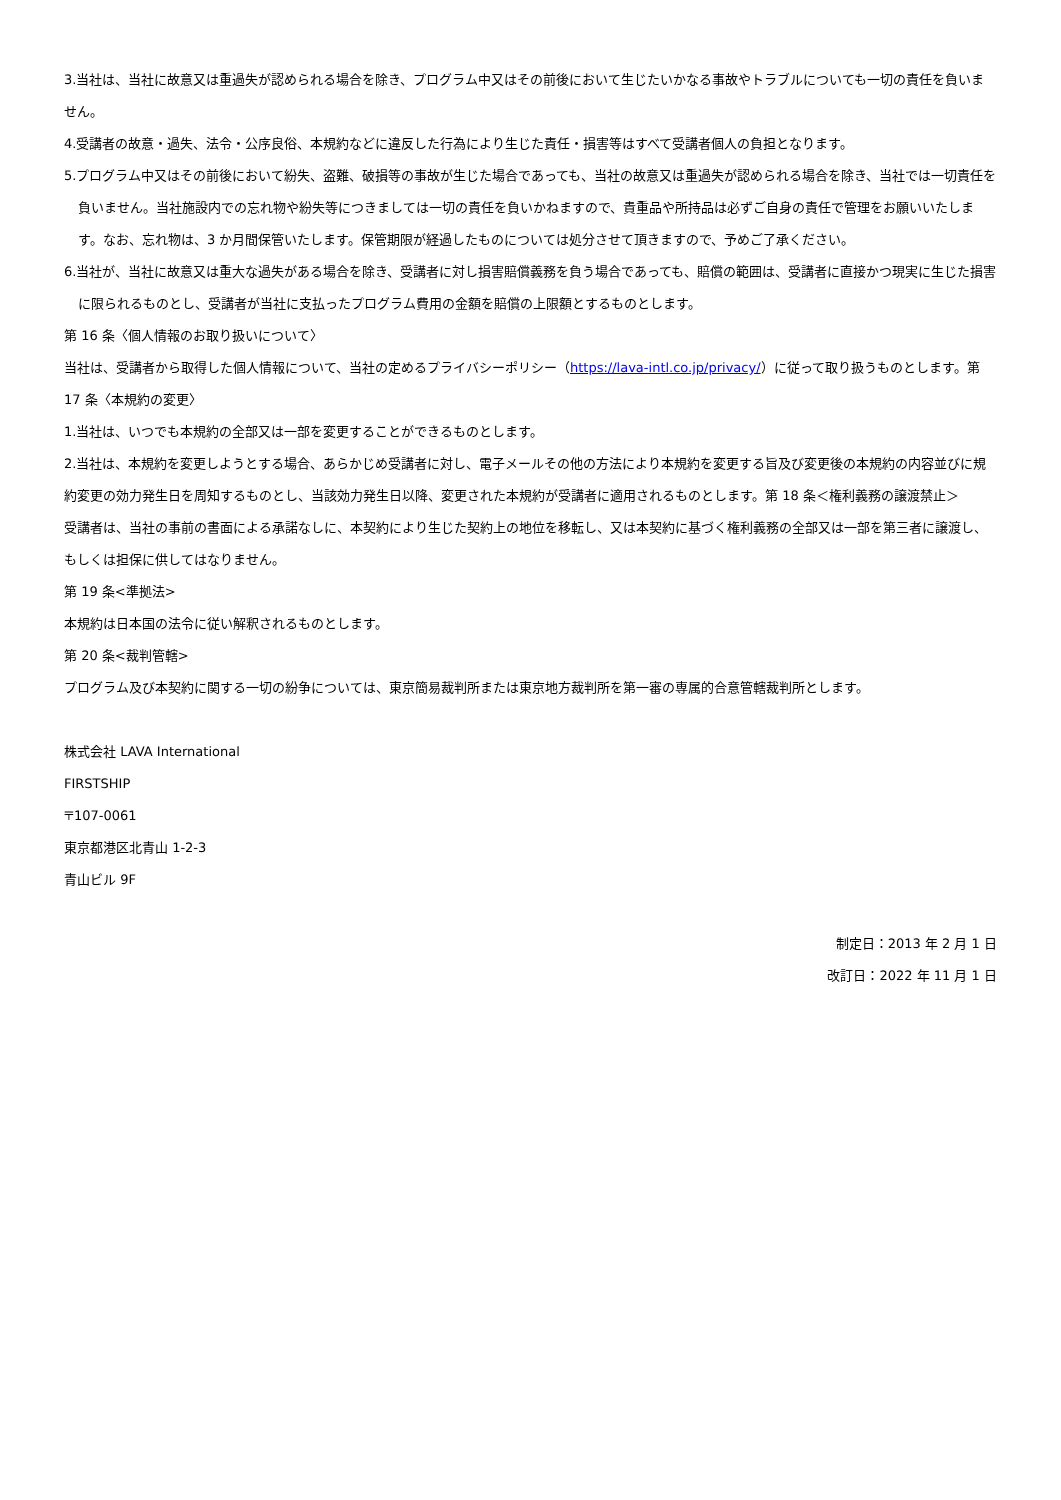3.当社は、当社に故意又は重過失が認められる場合を除き、プログラム中又はその前後において生じたいかなる事故やトラブルについても一切の責任を負いません。
4.受講者の故意・過失、法令・公序良俗、本規約などに違反した行為により生じた責任・損害等はすべて受講者個人の負担となります。
5.プログラム中又はその前後において紛失、盗難、破損等の事故が生じた場合であっても、当社の故意又は重過失が認められる場合を除き、当社では一切責任を負いません。当社施設内での忘れ物や紛失等につきましては一切の責任を負いかねますので、貴重品や所持品は必ずご自身の責任で管理をお願いいたします。なお、忘れ物は、3 か月間保管いたします。保管期限が経過したものについては処分させて頂きますので、予めご了承ください。
6.当社が、当社に故意又は重大な過失がある場合を除き、受講者に対し損害賠償義務を負う場合であっても、賠償の範囲は、受講者に直接かつ現実に生じた損害に限られるものとし、受講者が当社に支払ったプログラム費用の金額を賠償の上限額とするものとします。
第 16 条〈個人情報のお取り扱いについて〉
当社は、受講者から取得した個人情報について、当社の定めるプライバシーポリシー（https://lava-intl.co.jp/privacy/）に従って取り扱うものとします。第 17 条〈本規約の変更〉
1.当社は、いつでも本規約の全部又は一部を変更することができるものとします。
2.当社は、本規約を変更しようとする場合、あらかじめ受講者に対し、電子メールその他の方法により本規約を変更する旨及び変更後の本規約の内容並びに規約変更の効力発生日を周知するものとし、当該効力発生日以降、変更された本規約が受講者に適用されるものとします。第 18 条＜権利義務の譲渡禁止＞
受講者は、当社の事前の書面による承諾なしに、本契約により生じた契約上の地位を移転し、又は本契約に基づく権利義務の全部又は一部を第三者に譲渡し、もしくは担保に供してはなりません。
第 19 条<準拠法>
本規約は日本国の法令に従い解釈されるものとします。
第 20 条<裁判管轄>
プログラム及び本契約に関する一切の紛争については、東京簡易裁判所または東京地方裁判所を第一審の専属的合意管轄裁判所とします。
株式会社 LAVA International
FIRSTSHIP
〒107-0061
東京都港区北青山 1-2-3
青山ビル 9F
制定日：2013 年 2 月 1 日
改訂日：2022 年 11 月 1 日